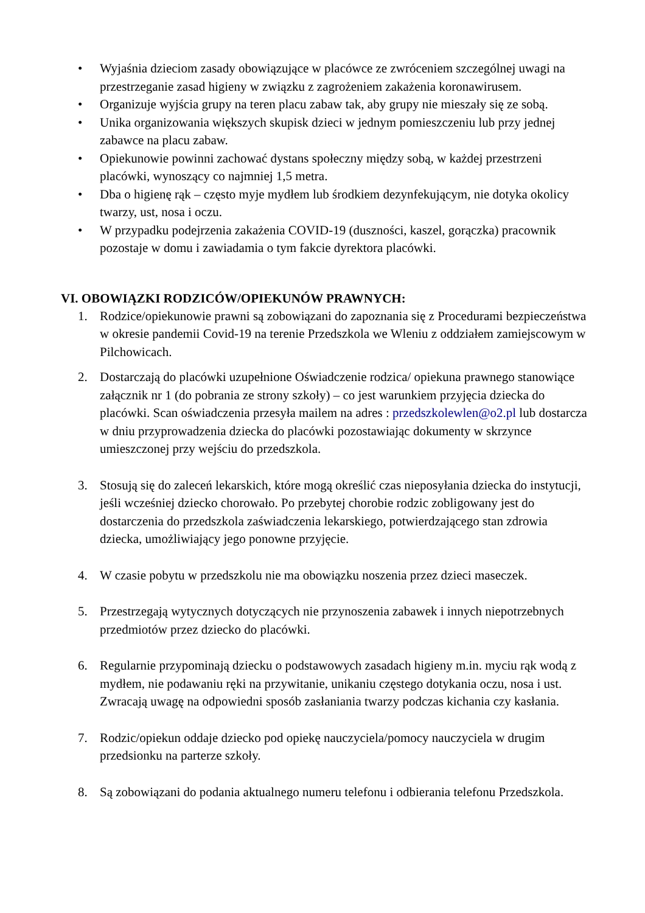• Wyjaśnia dzieciom zasady obowiązujące w placówce ze zwróceniem szczególnej uwagi na przestrzeganie zasad higieny w związku z zagrożeniem zakażenia koronawirusem.
• Organizuje wyjścia grupy na teren placu zabaw tak, aby grupy nie mieszały się ze sobą.
• Unika organizowania większych skupisk dzieci w jednym pomieszczeniu lub przy jednej zabawce na placu zabaw.
• Opiekunowie powinni zachować dystans społeczny między sobą, w każdej przestrzeni placówki, wynoszący co najmniej 1,5 metra.
• Dba o higienę rąk – często myje mydłem lub środkiem dezynfekującym, nie dotyka okolicy twarzy, ust, nosa i oczu.
• W przypadku podejrzenia zakażenia COVID-19 (duszności, kaszel, gorączka) pracownik pozostaje w domu i zawiadamia o tym fakcie dyrektora placówki.
VI. OBOWIĄZKI RODZICÓW/OPIEKUNÓW PRAWNYCH:
1. Rodzice/opiekunowie prawni są zobowiązani do zapoznania się z Procedurami bezpieczeństwa w okresie pandemii Covid-19 na terenie Przedszkola we Wleniu z oddziałem zamiejscowym w Pilchowicach.
2. Dostarczają do placówki uzupełnione Oświadczenie rodzica/ opiekuna prawnego stanowiące załącznik nr 1 (do pobrania ze strony szkoły) – co jest warunkiem przyjęcia dziecka do placówki. Scan oświadczenia przesyła mailem na adres : przedszkolewlen@o2.pl lub dostarcza w dniu przyprowadzenia dziecka do placówki pozostawiając dokumenty w skrzynce umieszczonej przy wejściu do przedszkola.
3. Stosują się do zaleceń lekarskich, które mogą określić czas nieposyłania dziecka do instytucji, jeśli wcześniej dziecko chorowało. Po przebytej chorobie rodzic zobligowany jest do dostarczenia do przedszkola zaświadczenia lekarskiego, potwierdzającego stan zdrowia dziecka, umożliwiający jego ponowne przyjęcie.
4. W czasie pobytu w przedszkolu nie ma obowiązku noszenia przez dzieci maseczek.
5. Przestrzegają wytycznych dotyczących nie przynoszenia zabawek i innych niepotrzebnych przedmiotów przez dziecko do placówki.
6. Regularnie przypominają dziecku o podstawowych zasadach higieny m.in. myciu rąk wodą z mydłem, nie podawaniu ręki na przywitanie, unikaniu częstego dotykania oczu, nosa i ust. Zwracają uwagę na odpowiedni sposób zasłaniania twarzy podczas kichania czy kasłania.
7. Rodzic/opiekun oddaje dziecko pod opiekę nauczyciela/pomocy nauczyciela w drugim przedsionku na parterze szkoły.
8. Są zobowiązani do podania aktualnego numeru telefonu i odbierania telefonu Przedszkola.